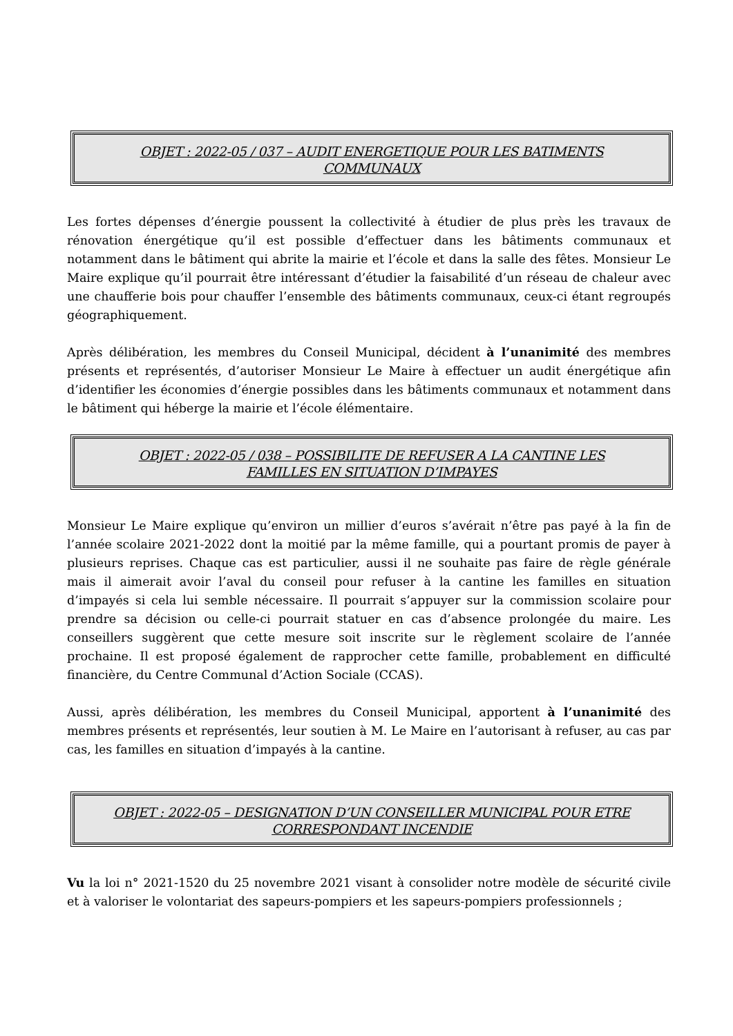OBJET : 2022-05 / 037 – AUDIT ENERGETIQUE POUR LES BATIMENTS COMMUNAUX
Les fortes dépenses d’énergie poussent la collectivité à étudier de plus près les travaux de rénovation énergétique qu’il est possible d’effectuer dans les bâtiments communaux et notamment dans le bâtiment qui abrite la mairie et l’école et dans la salle des fêtes. Monsieur Le Maire explique qu’il pourrait être intéressant d’étudier la faisabilité d’un réseau de chaleur avec une chaufferie bois pour chauffer l’ensemble des bâtiments communaux, ceux-ci étant regroupés géographiquement.
Après délibération, les membres du Conseil Municipal, décident à l’unanimité des membres présents et représentés, d’autoriser Monsieur Le Maire à effectuer un audit énergétique afin d’identifier les économies d’énergie possibles dans les bâtiments communaux et notamment dans le bâtiment qui héberge la mairie et l’école élémentaire.
OBJET : 2022-05 / 038 – POSSIBILITE DE REFUSER A LA CANTINE LES FAMILLES EN SITUATION D’IMPAYES
Monsieur Le Maire explique qu’environ un millier d’euros s’avérait n’être pas payé à la fin de l’année scolaire 2021-2022 dont la moitié par la même famille, qui a pourtant promis de payer à plusieurs reprises. Chaque cas est particulier, aussi il ne souhaite pas faire de règle générale mais il aimerait avoir l’aval du conseil pour refuser à la cantine les familles en situation d’impayés si cela lui semble nécessaire. Il pourrait s’appuyer sur la commission scolaire pour prendre sa décision ou celle-ci pourrait statuer en cas d’absence prolongée du maire. Les conseillers suggèrent que cette mesure soit inscrite sur le règlement scolaire de l’année prochaine. Il est proposé également de rapprocher cette famille, probablement en difficulté financière, du Centre Communal d’Action Sociale (CCAS).
Aussi, après délibération, les membres du Conseil Municipal, apportent à l’unanimité des membres présents et représentés, leur soutien à M. Le Maire en l’autorisant à refuser, au cas par cas, les familles en situation d’impayés à la cantine.
OBJET : 2022-05 – DESIGNATION D’UN CONSEILLER MUNICIPAL POUR ETRE CORRESPONDANT INCENDIE
Vu la loi n° 2021-1520 du 25 novembre 2021 visant à consolider notre modèle de sécurité civile et à valoriser le volontariat des sapeurs-pompiers et les sapeurs-pompiers professionnels ;